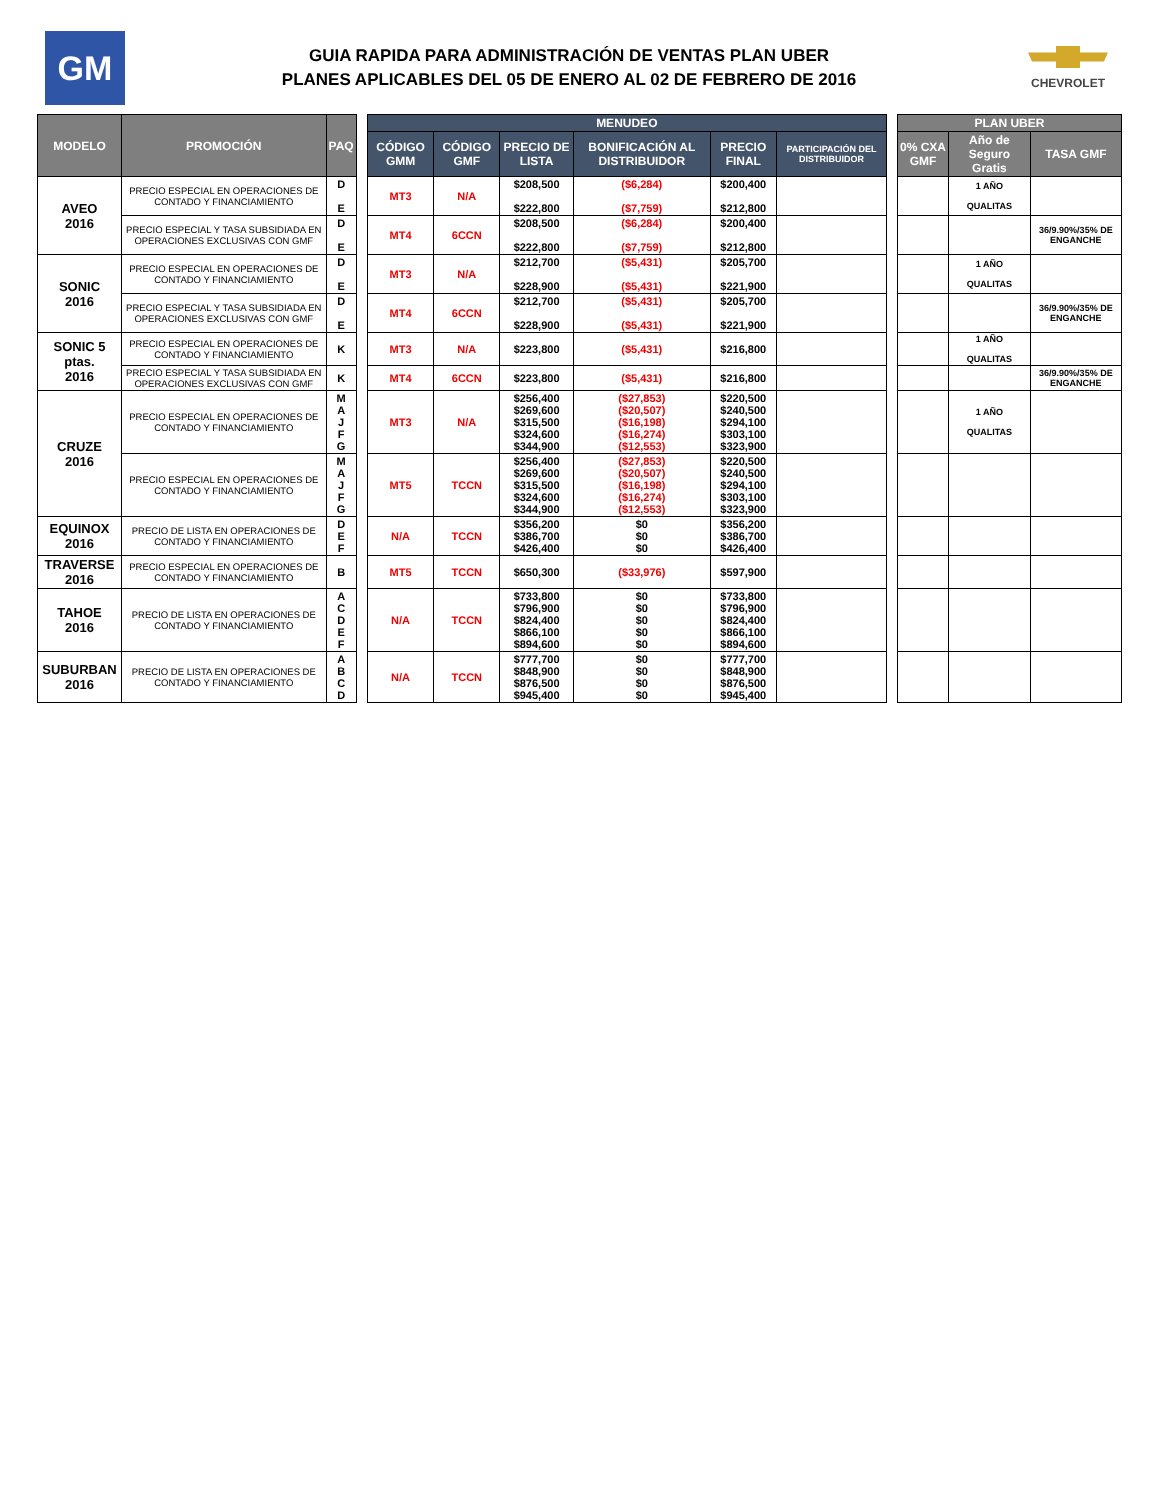GM
GUIA RAPIDA PARA ADMINISTRACIÓN DE VENTAS PLAN UBER
PLANES APLICABLES DEL 05 DE ENERO AL 02 DE FEBRERO DE 2016
CHEVROLET
| MODELO | PROMOCIÓN | PAQ | | MENUDEO | | | | | | | PLAN UBER | | |
| | | | | CÓDIGO GMM | CÓDIGO GMF | PRECIO DE LISTA | BONIFICACIÓN AL DISTRIBUIDOR | PRECIO FINAL | PARTICIPACIÓN DEL DISTRIBUIDOR | | 0% CXA GMF | Año de Seguro Gratis | TASA GMF |
| AVEO 2016 | PRECIO ESPECIAL EN OPERACIONES DE CONTADO Y FINANCIAMIENTO | D E | | MT3 | N/A | $208,500 $222,800 | ($6,284) ($7,759) | $200,400 $212,800 | | | | 1 AÑO QUALITAS | |
| | PRECIO ESPECIAL Y TASA SUBSIDIADA EN OPERACIONES EXCLUSIVAS CON GMF | D E | | MT4 | 6CCN | $208,500 $222,800 | ($6,284) ($7,759) | $200,400 $212,800 | | | | | 36/9.90%/35% DE ENGANCHE |
| SONIC 2016 | PRECIO ESPECIAL EN OPERACIONES DE CONTADO Y FINANCIAMIENTO | D E | | MT3 | N/A | $212,700 $228,900 | ($5,431) ($5,431) | $205,700 $221,900 | | | | 1 AÑO QUALITAS | |
| | PRECIO ESPECIAL Y TASA SUBSIDIADA EN OPERACIONES EXCLUSIVAS CON GMF | D E | | MT4 | 6CCN | $212,700 $228,900 | ($5,431) ($5,431) | $205,700 $221,900 | | | | | 36/9.90%/35% DE ENGANCHE |
| SONIC 5 ptas. 2016 | PRECIO ESPECIAL EN OPERACIONES DE CONTADO Y FINANCIAMIENTO | K | | MT3 | N/A | $223,800 | ($5,431) | $216,800 | | | | 1 AÑO QUALITAS | |
| | PRECIO ESPECIAL Y TASA SUBSIDIADA EN OPERACIONES EXCLUSIVAS CON GMF | K | | MT4 | 6CCN | $223,800 | ($5,431) | $216,800 | | | | | 36/9.90%/35% DE ENGANCHE |
| CRUZE 2016 | PRECIO ESPECIAL EN OPERACIONES DE CONTADO Y FINANCIAMIENTO | M A J F G | | MT3 | N/A | $256,400 $269,600 $315,500 $324,600 $344,900 | ($27,853) ($20,507) ($16,198) ($16,274) ($12,553) | $220,500 $240,500 $294,100 $303,100 $323,900 | | | | 1 AÑO QUALITAS | |
| | PRECIO ESPECIAL EN OPERACIONES DE CONTADO Y FINANCIAMIENTO | M A J F G | | MT5 | TCCN | $256,400 $269,600 $315,500 $324,600 $344,900 | ($27,853) ($20,507) ($16,198) ($16,274) ($12,553) | $220,500 $240,500 $294,100 $303,100 $323,900 | | | | | |
| EQUINOX 2016 | PRECIO DE LISTA EN OPERACIONES DE CONTADO Y FINANCIAMIENTO | D E F | | N/A | TCCN | $356,200 $386,700 $426,400 | $0 $0 $0 | $356,200 $386,700 $426,400 | | | | | |
| TRAVERSE 2016 | PRECIO ESPECIAL EN OPERACIONES DE CONTADO Y FINANCIAMIENTO | B | | MT5 | TCCN | $650,300 | ($33,976) | $597,900 | | | | | |
| TAHOE 2016 | PRECIO DE LISTA EN OPERACIONES DE CONTADO Y FINANCIAMIENTO | A C D E F | | N/A | TCCN | $733,800 $796,900 $824,400 $866,100 $894,600 | $0 $0 $0 $0 $0 | $733,800 $796,900 $824,400 $866,100 $894,600 | | | | | |
| SUBURBAN 2016 | PRECIO DE LISTA EN OPERACIONES DE CONTADO Y FINANCIAMIENTO | A B C D | | N/A | TCCN | $777,700 $848,900 $876,500 $945,400 | $0 $0 $0 $0 | $777,700 $848,900 $876,500 $945,400 | | | | | |